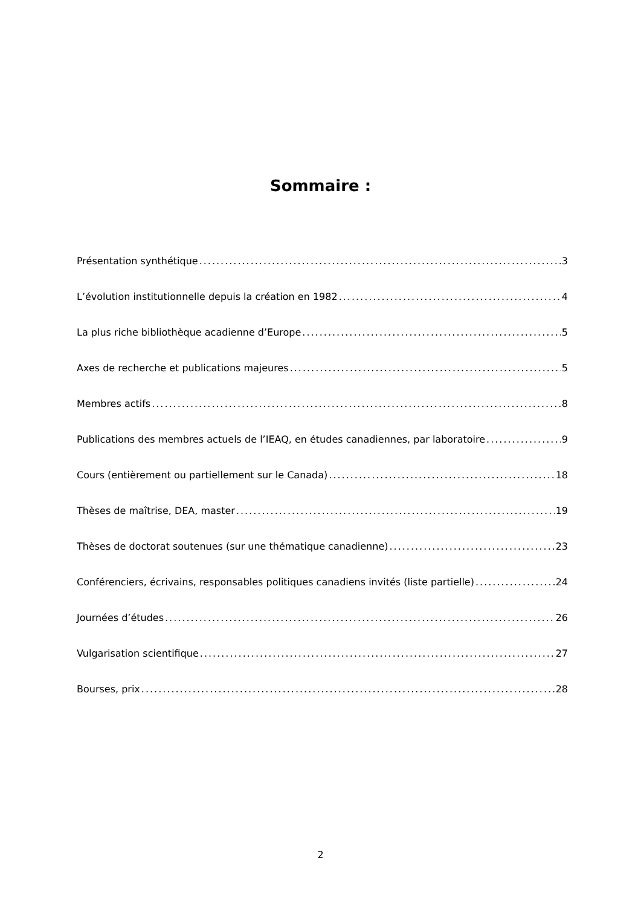Sommaire :
Présentation synthétique 3
L’évolution institutionnelle depuis la création en 1982 4
La plus riche bibliothèque acadienne d’Europe 5
Axes de recherche et publications majeures 5
Membres actifs 8
Publications des membres actuels de l’IEAQ, en études canadiennes, par laboratoire 9
Cours (entièrement ou partiellement sur le Canada) 18
Thèses de maîtrise, DEA, master 19
Thèses de doctorat soutenues (sur une thématique canadienne) 23
Conférenciers, écrivains, responsables politiques canadiens invités (liste partielle) 24
Journées d’études 26
Vulgarisation scientifique 27
Bourses, prix 28
2